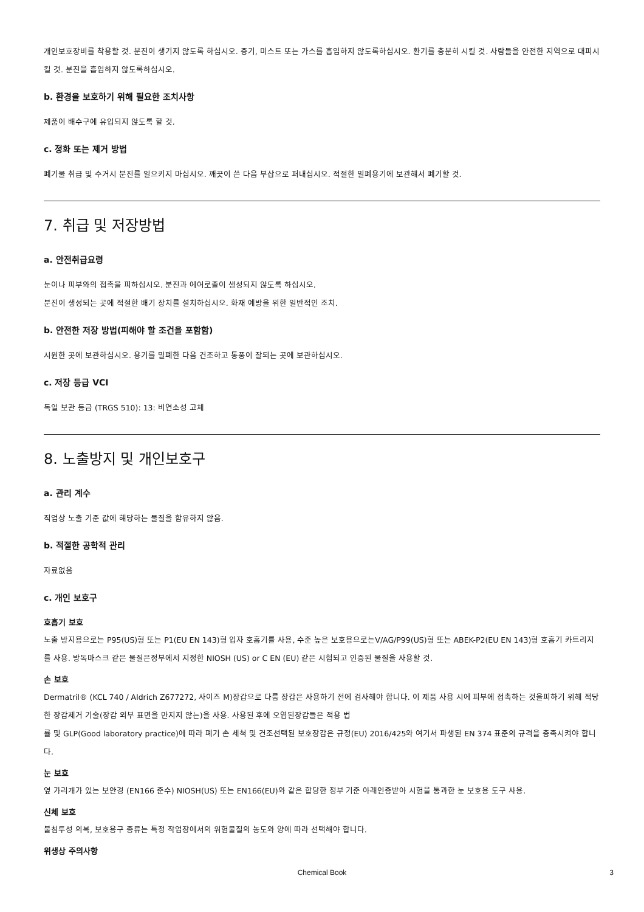개인보호장비를 착용할 것. 분진이 생기지 않도록 하십시오. 증기, 미스트 또는 가스를 흡입하지 않도록하십시오. 환기를 충분히 시킬 것. 사람들을 안전한 지역으로 대피시킬 것. 분진을 흡입하지 않도록하십시오.
b. 환경을 보호하기 위해 필요한 조치사항
제품이 배수구에 유입되지 않도록 할 것.
c. 정화 또는 제거 방법
폐기물 취급 및 수거시 분진를 일으키지 마십시오. 깨끗이 쓴 다음 부삽으로 퍼내십시오. 적절한 밀폐용기에 보관해서 폐기할 것.
7. 취급 및 저장방법
a. 안전취급요령
눈이나 피부와의 접촉을 피하십시오. 분진과 에어로졸이 생성되지 않도록 하십시오.
분진이 생성되는 곳에 적절한 배기 장치를 설치하십시오. 화재 예방을 위한 일반적인 조치.
b. 안전한 저장 방법(피해야 할 조건을 포함함)
시원한 곳에 보관하십시오. 용기를 밀폐한 다음 건조하고 통풍이 잘되는 곳에 보관하십시오.
c. 저장 등급 VCI
독일 보관 등급 (TRGS 510): 13: 비연소성 고체
8. 노출방지 및 개인보호구
a. 관리 계수
직업상 노출 기준 값에 해당하는 물질을 함유하지 않음.
b. 적절한 공학적 관리
자료없음
c. 개인 보호구
호흡기 보호
노출 방지용으로는 P95(US)형 또는 P1(EU EN 143)형 입자 호흡기를 사용, 수준 높은 보호용으로는V/AG/P99(US)형 또는 ABEK-P2(EU EN 143)형 호흡기 카트리지를 사용. 방독마스크 같은 물질은정부에서 지정한 NIOSH (US) or C EN (EU) 같은 시험되고 인증된 물질을 사용할 것.
손 보호
Dermatril® (KCL 740 / Aldrich Z677272, 사이즈 M)장갑으로 다룸 장갑은 사용하기 전에 검사해야 합니다. 이 제품 사용 시에 피부에 접촉하는 것을피하기 위해 적당한 장갑제거 기술(장갑 외부 표면을 만지지 않는)을 사용. 사용된 후에 오염된장갑들은 적용 법
률 및 GLP(Good laboratory practice)에 따라 폐기 손 세척 및 건조선택된 보호장갑은 규정(EU) 2016/425와 여기서 파생된 EN 374 표준의 규격을 충족시켜야 합니다.
눈 보호
옆 가리개가 있는 보안경 (EN166 준수) NIOSH(US) 또는 EN166(EU)와 같은 합당한 정부 기준 아래인증받아 시험을 통과한 눈 보호용 도구 사용.
신체 보호
불침투성 의복, 보호용구 종류는 특정 작업장에서의 위험물질의 농도와 양에 따라 선택해야 합니다.
위생상 주의사항
Chemical Book
3